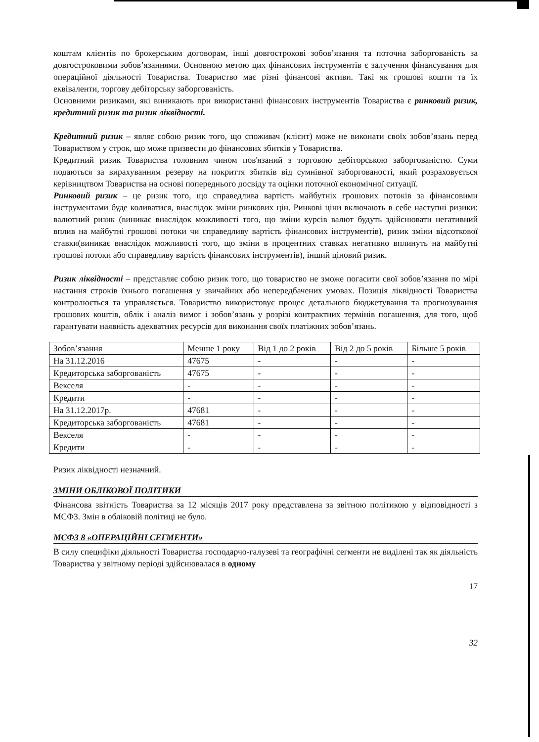коштам клієнтів по брокерським договорам, інші довгострокові зобов’язання та поточна заборгованість за довгостроковими зобов’язаннями. Основною метою цих фінансових інструментів є залучення фінансування для операційної діяльності Товариства. Товариство має різні фінансові активи. Такі як грошові кошти та їх еквіваленти, торгову дебіторську заборгованість.
Основними ризиками, які виникають при використанні фінансових інструментів Товариства є ринковий ризик, кредитний ризик та ризик ліквідності.
Кредитний ризик – являє собою ризик того, що споживач (клієнт) може не виконати своїх зобов’язань перед Товариством у строк, що може призвести до фінансових збитків у Товариства.
Кредитний ризик Товариства головним чином пов'язаний з торговою дебіторською заборгованістю. Суми подаються за вирахуванням резерву на покриття збитків від сумнівної заборгованості, який розраховується керівництвом Товариства на основі попереднього досвіду та оцінки поточної економічної ситуації.
Ринковий ризик – це ризик того, що справедлива вартість майбутніх грошових потоків за фінансовими інструментами буде коливатися, внаслідок зміни ринкових цін. Ринкові ціни включають в себе наступні ризики: валютний ризик (виникає внаслідок можливості того, що зміни курсів валют будуть здійснювати негативний вплив на майбутні грошові потоки чи справедливу вартість фінансових інструментів), ризик зміни відсоткової ставки(виникає внаслідок можливості того, що зміни в процентних ставках негативно вплинуть на майбутні грошові потоки або справедливу вартість фінансових інструментів), інший ціновий ризик.
Ризик ліквідності – представляє собою ризик того, що товариство не зможе погасити свої зобов’язання по мірі настання строків їхнього погашення у звичайних або непередбачених умовах. Позиція ліквідності Товариства контролюється та управляється. Товариство використовує процес детального бюджетування та прогнозування грошових коштів, облік і аналіз вимог і зобов’язань у розрізі контрактних термінів погашення, для того, щоб гарантувати наявність адекватних ресурсів для виконання своїх платіжних зобов’язань.
| Зобов’язання | Менше 1 року | Від 1 до 2 років | Від 2 до 5 років | Більше 5 років |
| На 31.12.2016 | 47675 | - | - | - |
| Кредиторська заборгованість | 47675 | - | - | - |
| Векселя | - | - | - | - |
| Кредити | - | - | - | - |
| На 31.12.2017р. | 47681 | - | - | - |
| Кредиторська заборгованість | 47681 | - | - | - |
| Векселя | - | - | - | - |
| Кредити | - | - | - | - |
Ризик ліквідності незначний.
ЗМІНИ ОБЛІКОВОЇ ПОЛІТИКИ
Фінансова звітність Товариства за 12 місяців 2017 року представлена за звітною політикою у відповідності з МСФЗ. Змін в обліковій політиці не було.
МСФЗ 8 «ОПЕРАЦІЙНІ СЕГМЕНТИ»
В силу специфіки діяльності Товариства господарчо-галузеві та географічні сегменти не виділені так як діяльність Товариства у звітному періоді здійснювалася в одному
17
32